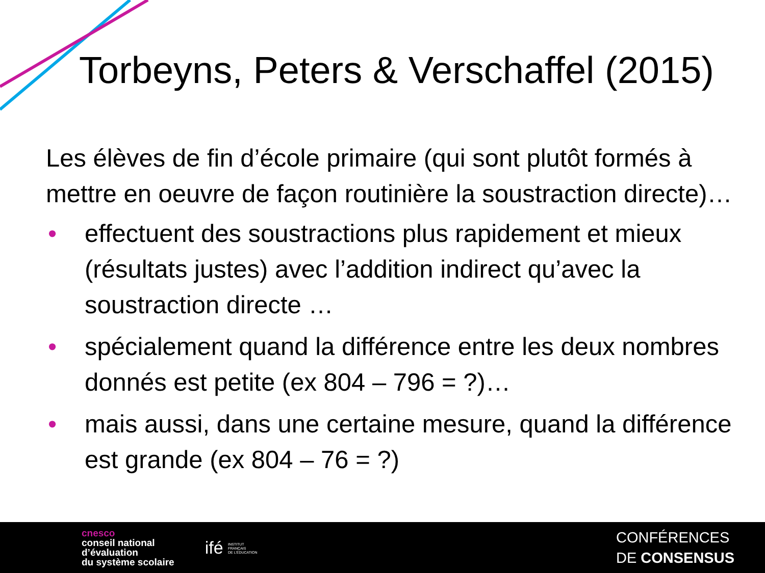Torbeyns, Peters & Verschaffel (2015)
Les élèves de fin d’école primaire (qui sont plutôt formés à mettre en oeuvre de façon routinière la soustraction directe)…
• effectuent des soustractions plus rapidement et mieux (résultats justes) avec l’addition indirect qu’avec la soustraction directe …
• spécialement quand la différence entre les deux nombres donnés est petite (ex 804 – 796 = ?)…
• mais aussi, dans une certaine mesure, quand la différence est grande (ex 804 – 76 = ?)
cnesco
conseil national
d’évaluation
du système scolaire
ifé INSTITUT
FRANÇAIS
DE L’ÉDUCATION
CONFÉRENCES
DE CONSENSUS